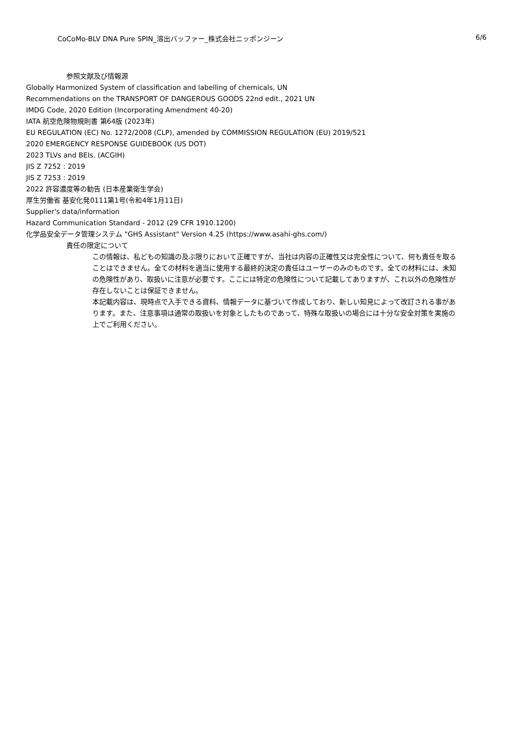CoCoMo-BLV DNA Pure SPIN_溶出バッファー_株式会社ニッポンジーン 6/6
参照文献及び情報源
Globally Harmonized System of classification and labelling of chemicals, UN
Recommendations on the TRANSPORT OF DANGEROUS GOODS 22nd edit., 2021 UN
IMDG Code, 2020 Edition (Incorporating Amendment 40-20)
IATA 航空危険物規則書 第64版 (2023年)
EU REGULATION (EC) No. 1272/2008 (CLP), amended by COMMISSION REGULATION (EU) 2019/521
2020 EMERGENCY RESPONSE GUIDEBOOK (US DOT)
2023 TLVs and BEIs. (ACGIH)
JIS Z 7252 : 2019
JIS Z 7253 : 2019
2022 許容濃度等の勧告 (日本産業衛生学会)
厚生労働省 基安化発0111第1号(令和4年1月11日)
Supplier's data/information
Hazard Communication Standard - 2012 (29 CFR 1910.1200)
化学品安全データ管理システム "GHS Assistant" Version 4.25 (https://www.asahi-ghs.com/)
責任の限定について
この情報は、私どもの知識の及ぶ限りにおいて正確ですが、当社は内容の正確性又は完全性について、何も責任を取ることはできません。全ての材料を適当に使用する最終的決定の責任はユーザーのみのものです。全ての材料には、未知の危険性があり、取扱いに注意が必要です。ここには特定の危険性について記載してありますが、これ以外の危険性が存在しないことは保証できません。
本記載内容は、現時点で入手できる資料、情報データに基づいて作成しており、新しい知見によって改訂される事があります。また、注意事項は通常の取扱いを対象としたものであって、特殊な取扱いの場合には十分な安全対策を実施の上でご利用ください。